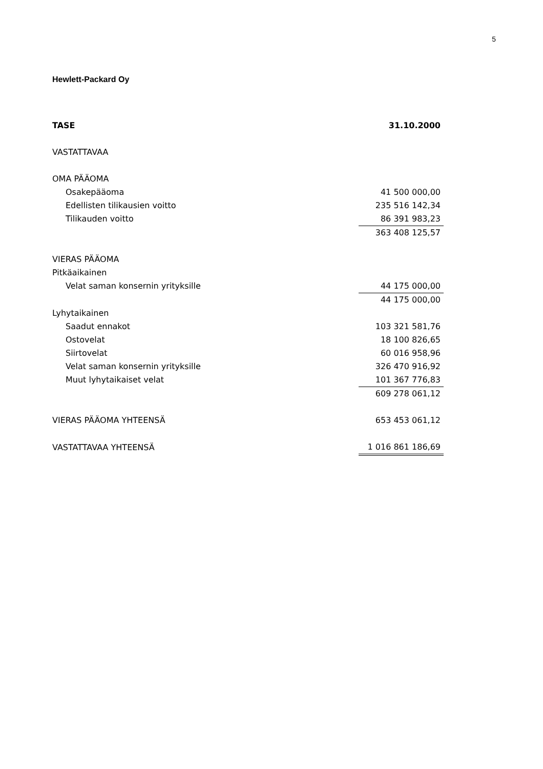5
Hewlett-Packard Oy
| TASE | 31.10.2000 |
| --- | --- |
| VASTATTAVAA | |
| OMA PÄÄOMA | |
| Osakepääoma | 41 500 000,00 |
| Edellisten tilikausien voitto | 235 516 142,34 |
| Tilikauden voitto | 86 391 983,23 |
| | 363 408 125,57 |
| VIERAS PÄÄOMA | |
| Pitkäaikainen | |
| Velat saman konsernin yrityksille | 44 175 000,00 |
| | 44 175 000,00 |
| Lyhytaikainen | |
| Saadut ennakot | 103 321 581,76 |
| Ostovelat | 18 100 826,65 |
| Siirtovelat | 60 016 958,96 |
| Velat saman konsernin yrityksille | 326 470 916,92 |
| Muut lyhytaikaiset velat | 101 367 776,83 |
| | 609 278 061,12 |
| VIERAS PÄÄOMA YHTEENSÄ | 653 453 061,12 |
| VASTATTAVAA YHTEENSÄ | 1 016 861 186,69 |